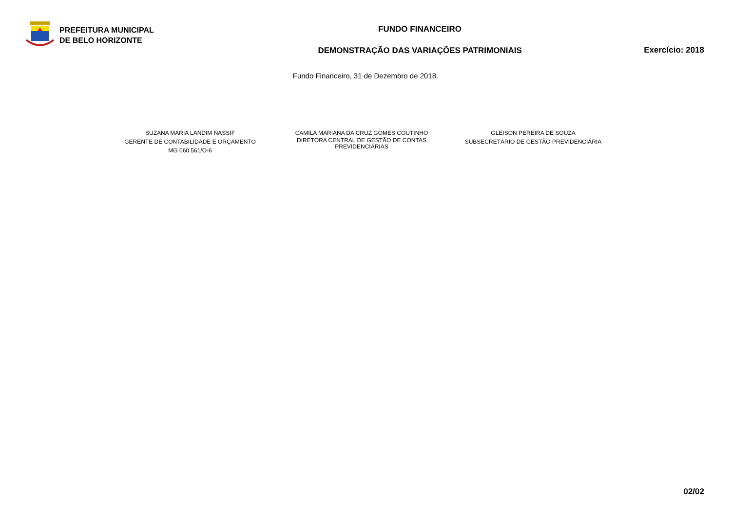PREFEITURA MUNICIPAL
DE BELO HORIZONTE
FUNDO FINANCEIRO
DEMONSTRAÇÃO DAS VARIAÇÕES PATRIMONIAIS
Exercício: 2018
Fundo Financeiro, 31 de Dezembro de 2018.
SUZANA MARIA LANDIM NASSIF
GERENTE DE CONTABILIDADE E ORÇAMENTO
MG 060.561/O-6
CAMILA MARIANA DA CRUZ GOMES COUTINHO
DIRETORA CENTRAL DE GESTÃO DE CONTAS
PREVIDENCIÁRIAS
GLEISON PEREIRA DE SOUZA
SUBSECRETÁRIO DE GESTÃO PREVIDENCIÁRIA
02/02